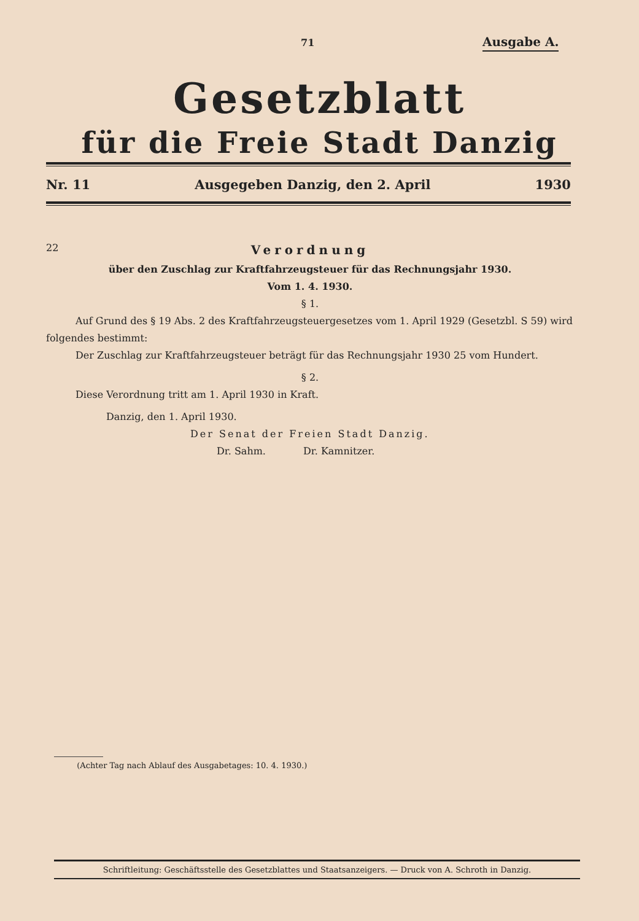71 Ausgabe A.
Gesetzblatt
für die Freie Stadt Danzig
Nr. 11 Ausgegeben Danzig, den 2. April 1930
22
Verordnung
über den Zuschlag zur Kraftfahrzeugsteuer für das Rechnungsjahr 1930.
Vom 1. 4. 1930.
§ 1.
Auf Grund des § 19 Abs. 2 des Kraftfahrzeugsteuergesetzes vom 1. April 1929 (Gesetzbl. S 59) wird folgendes bestimmt:
Der Zuschlag zur Kraftfahrzeugsteuer beträgt für das Rechnungsjahr 1930 25 vom Hundert.
§ 2.
Diese Verordnung tritt am 1. April 1930 in Kraft.
Danzig, den 1. April 1930.
Der Senat der Freien Stadt Danzig.
Dr. Sahm. Dr. Kamnitzer.
(Achter Tag nach Ablauf des Ausgabetages: 10. 4. 1930.)
Schriftleitung: Geschäftsstelle des Gesetzblattes und Staatsanzeigers. — Druck von A. Schroth in Danzig.